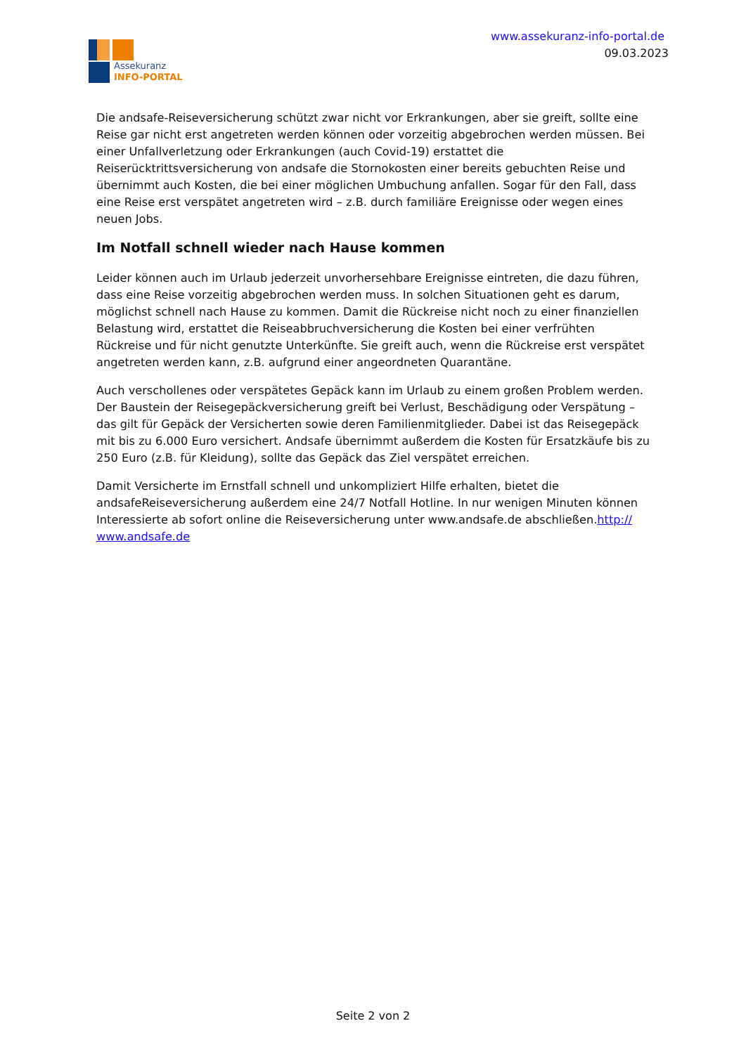Assekuranz
INFO-PORTAL
www.assekuranz-info-portal.de
09.03.2023
Die andsafe-Reiseversicherung schützt zwar nicht vor Erkrankungen, aber sie greift, sollte eine Reise gar nicht erst angetreten werden können oder vorzeitig abgebrochen werden müssen. Bei einer Unfallverletzung oder Erkrankungen (auch Covid-19) erstattet die Reiserücktrittsversicherung von andsafe die Stornokosten einer bereits gebuchten Reise und übernimmt auch Kosten, die bei einer möglichen Umbuchung anfallen. Sogar für den Fall, dass eine Reise erst verspätet angetreten wird – z.B. durch familiäre Ereignisse oder wegen eines neuen Jobs.
Im Notfall schnell wieder nach Hause kommen
Leider können auch im Urlaub jederzeit unvorhersehbare Ereignisse eintreten, die dazu führen, dass eine Reise vorzeitig abgebrochen werden muss. In solchen Situationen geht es darum, möglichst schnell nach Hause zu kommen. Damit die Rückreise nicht noch zu einer finanziellen Belastung wird, erstattet die Reiseabbruchversicherung die Kosten bei einer verfrühten Rückreise und für nicht genutzte Unterkünfte. Sie greift auch, wenn die Rückreise erst verspätet angetreten werden kann, z.B. aufgrund einer angeordneten Quarantäne.
Auch verschollenes oder verspätetes Gepäck kann im Urlaub zu einem großen Problem werden. Der Baustein der Reisegepäckversicherung greift bei Verlust, Beschädigung oder Verspätung – das gilt für Gepäck der Versicherten sowie deren Familienmitglieder. Dabei ist das Reisegepäck mit bis zu 6.000 Euro versichert. Andsafe übernimmt außerdem die Kosten für Ersatzkäufe bis zu 250 Euro (z.B. für Kleidung), sollte das Gepäck das Ziel verspätet erreichen.
Damit Versicherte im Ernstfall schnell und unkompliziert Hilfe erhalten, bietet die andsafeReiseversicherung außerdem eine 24/7 Notfall Hotline. In nur wenigen Minuten können Interessierte ab sofort online die Reiseversicherung unter www.andsafe.de abschließen.http:// www.andsafe.de
Seite 2 von 2